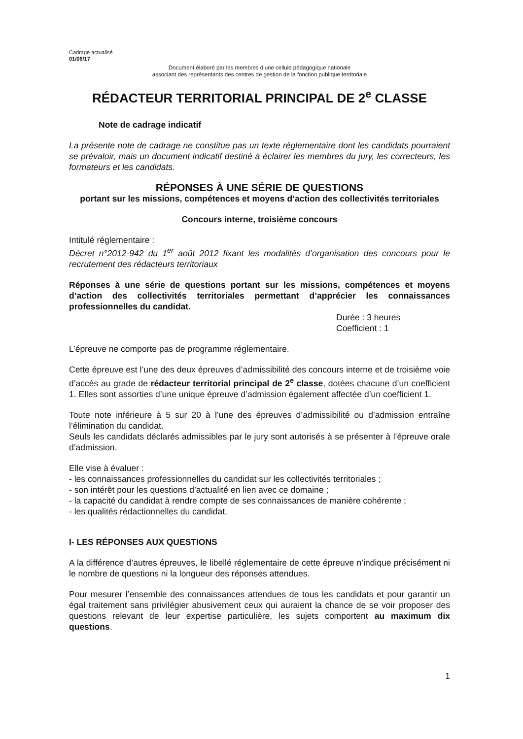Cadrage actualisé
01/06/17
Document élaboré par les membres d’une cellule pédagogique nationale
associant des représentants des centres de gestion de la fonction publique territoriale
RÉDACTEUR TERRITORIAL PRINCIPAL DE 2<sup>e</sup> CLASSE
Note de cadrage indicatif
La présente note de cadrage ne constitue pas un texte réglementaire dont les candidats pourraient se prévaloir, mais un document indicatif destiné à éclairer les membres du jury, les correcteurs, les formateurs et les candidats.
RÉPONSES À UNE SÉRIE DE QUESTIONS
portant sur les missions, compétences et moyens d’action des collectivités territoriales
Concours interne, troisième concours
Intitulé réglementaire :
Décret n°2012-942 du 1<sup>er</sup> août 2012 fixant les modalités d’organisation des concours pour le recrutement des rédacteurs territoriaux
Réponses à une série de questions portant sur les missions, compétences et moyens d’action des collectivités territoriales permettant d’apprécier les connaissances professionnelles du candidat.
Durée : 3 heures
Coefficient : 1
L’épreuve ne comporte pas de programme réglementaire.
Cette épreuve est l’une des deux épreuves d’admissibilité des concours interne et de troisième voie d’accès au grade de rédacteur territorial principal de 2<sup>e</sup> classe, dotées chacune d’un coefficient 1. Elles sont assorties d’une unique épreuve d’admission également affectée d’un coefficient 1.
Toute note inférieure à 5 sur 20 à l’une des épreuves d’admissibilité ou d’admission entraîne l’élimination du candidat.
Seuls les candidats déclarés admissibles par le jury sont autorisés à se présenter à l’épreuve orale d’admission.
Elle vise à évaluer :
- les connaissances professionnelles du candidat sur les collectivités territoriales ;
- son intérêt pour les questions d’actualité en lien avec ce domaine ;
- la capacité du candidat à rendre compte de ses connaissances de manière cohérente ;
- les qualités rédactionnelles du candidat.
I- LES RÉPONSES AUX QUESTIONS
A la différence d’autres épreuves, le libellé réglementaire de cette épreuve n’indique précisément ni le nombre de questions ni la longueur des réponses attendues.
Pour mesurer l’ensemble des connaissances attendues de tous les candidats et pour garantir un égal traitement sans privilégier abusivement ceux qui auraient la chance de se voir proposer des questions relevant de leur expertise particulière, les sujets comportent au maximum dix questions.
1